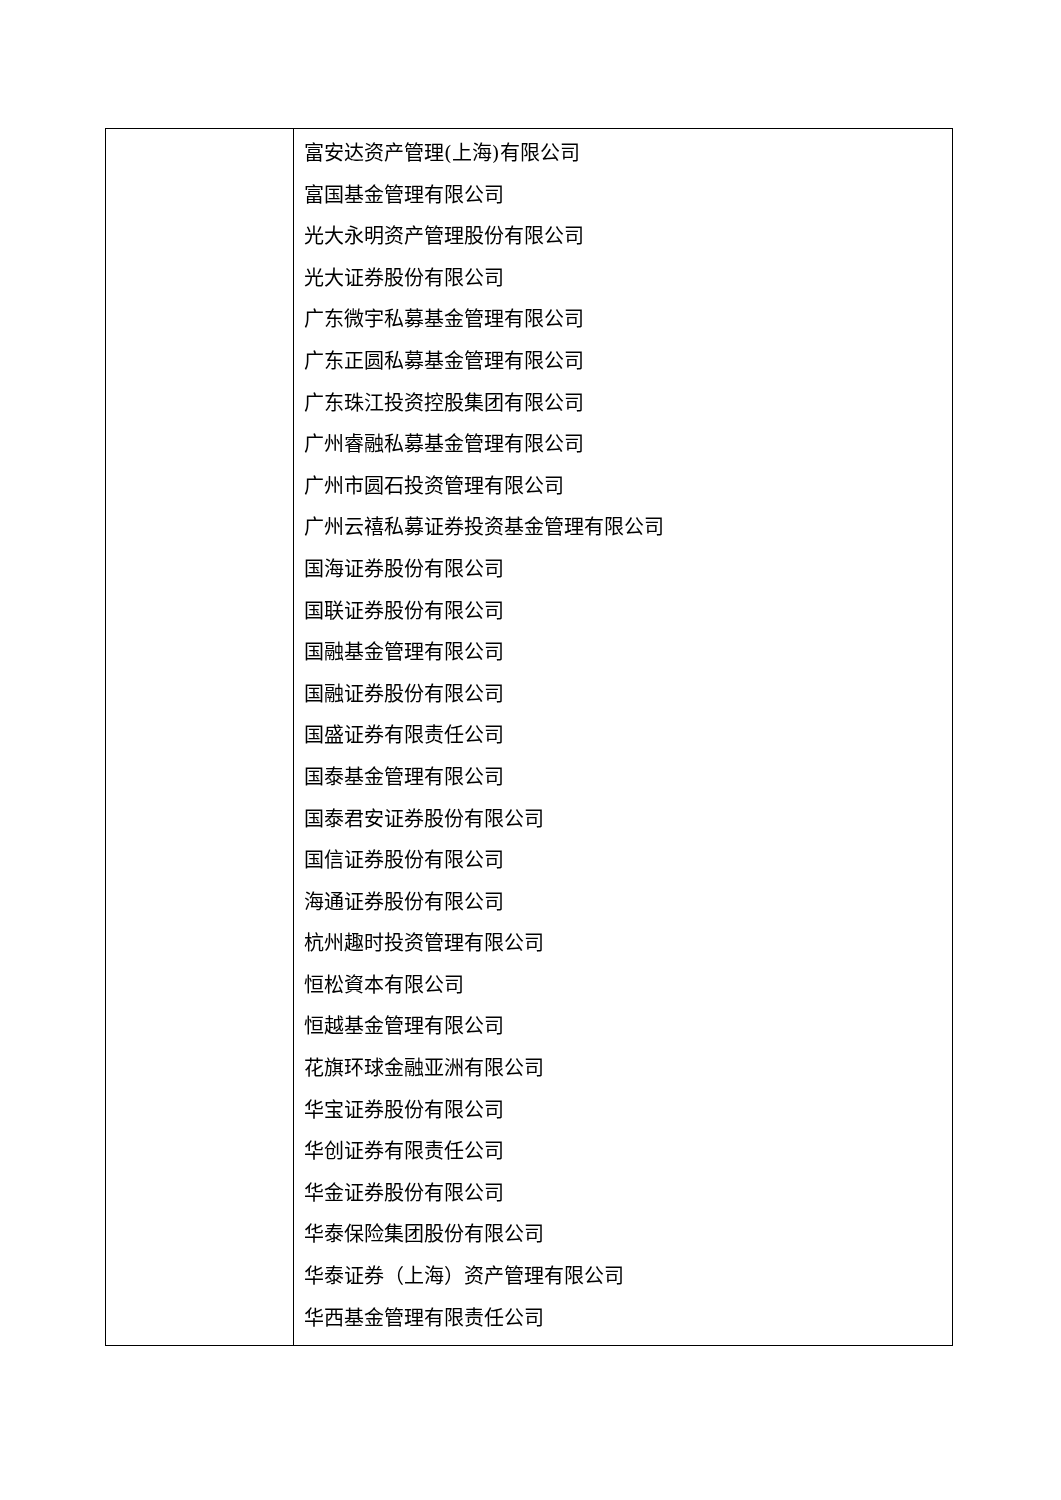| | 富安达资产管理(上海)有限公司 富国基金管理有限公司 光大永明资产管理股份有限公司 光大证券股份有限公司 广东微宇私募基金管理有限公司 广东正圆私募基金管理有限公司 广东珠江投资控股集团有限公司 广州睿融私募基金管理有限公司 广州市圆石投资管理有限公司 广州云禧私募证券投资基金管理有限公司 国海证券股份有限公司 国联证券股份有限公司 国融基金管理有限公司 国融证券股份有限公司 国盛证券有限责任公司 国泰基金管理有限公司 国泰君安证券股份有限公司 国信证券股份有限公司 海通证券股份有限公司 杭州趣时投资管理有限公司 恒松資本有限公司 恒越基金管理有限公司 花旗环球金融亚洲有限公司 华宝证券股份有限公司 华创证券有限责任公司 华金证券股份有限公司 华泰保险集团股份有限公司 华泰证券（上海）资产管理有限公司 华西基金管理有限责任公司 |